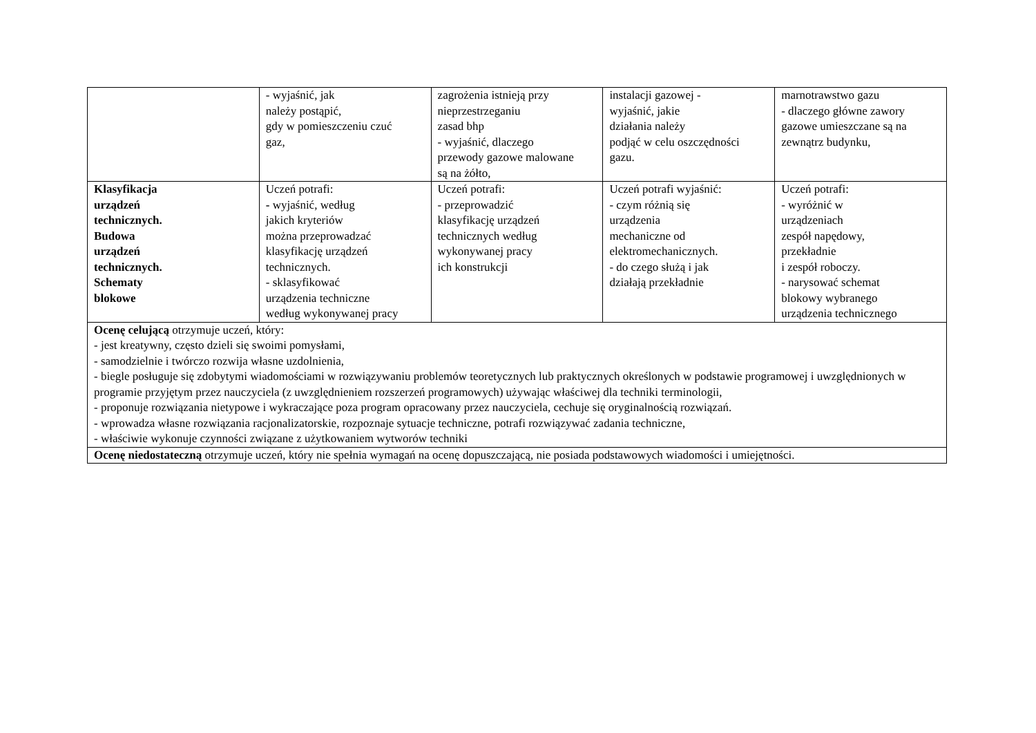| | - wyjaśnić, jak należy postąpić, gdy w pomieszczeniu czuć gaz, | zagrożenia istnieją przy nieprzestrzeganiu zasad bhp - wyjaśnić, dlaczego przewody gazowe malowane są na żółto, | instalacji gazowej - wyjaśnić, jakie działania należy podjąć w celu oszczędności gazu. | marnotrawstwo gazu - dlaczego główne zawory gazowe umieszczane są na zewnątrz budynku, |
| Klasyfikacja urządzeń technicznych. Budowa urządzeń technicznych. Schematy blokowe | Uczeń potrafi: - wyjaśnić, według jakich kryteriów można przeprowadzać klasyfikację urządzeń technicznych. - sklasyfikować urządzenia techniczne według wykonywanej pracy | Uczeń potrafi: - przeprowadzić klasyfikację urządzeń technicznych według wykonywanej pracy ich konstrukcji | Uczeń potrafi wyjaśnić: - czym różnią się urządzenia mechaniczne od elektromechanicznych. - do czego służą i jak działają przekładnie | Uczeń potrafi: - wyróżnić w urządzeniach zespół napędowy, przekładnie i zespół roboczy. - narysować schemat blokowy wybranego urządzenia technicznego |
| Ocenę celującą otrzymuje uczeń, który: - jest kreatywny, często dzieli się swoimi pomysłami, - samodzielnie i twórczo rozwija własne uzdolnienia, - biegle posługuje się zdobytymi wiadomościami w rozwiązywaniu problemów teoretycznych lub praktycznych określonych w podstawie programowej i uwzględnionych w programie przyjętym przez nauczyciela (z uwzględnieniem rozszerzeń programowych) używając właściwej dla techniki terminologii, - proponuje rozwiązania nietypowe i wykraczające poza program opracowany przez nauczyciela, cechuje się oryginalnością rozwiązań. - wprowadza własne rozwiązania racjonalizatorskie, rozpoznaje sytuacje techniczne, potrafi rozwiązywać zadania techniczne, - właściwie wykonuje czynności związane z użytkowaniem wytworów techniki | | | | |
| Ocenę niedostateczną otrzymuje uczeń, który nie spełnia wymagań na ocenę dopuszczającą, nie posiada podstawowych wiadomości i umiejętności. | | | | |